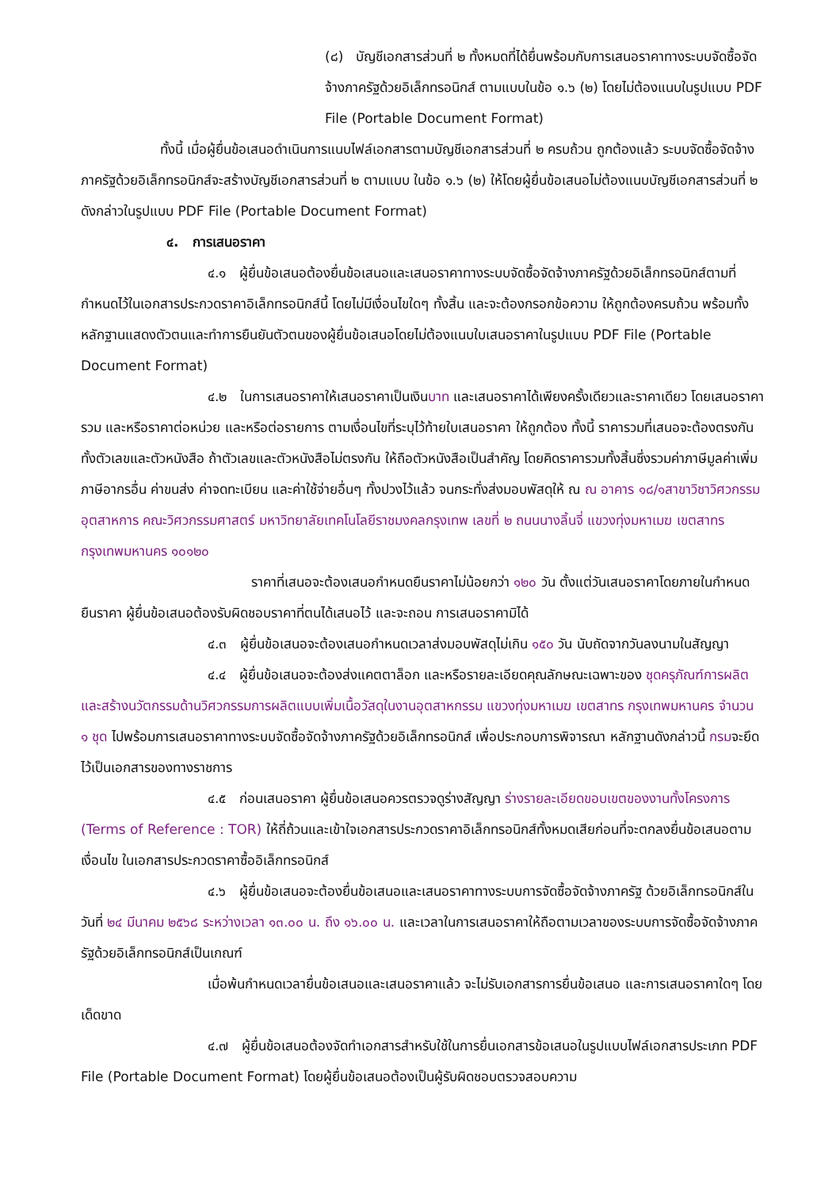(๘) บัญชีเอกสารส่วนที่ ๒ ทั้งหมดที่ได้ยื่นพร้อมกับการเสนอราคาทางระบบจัดซื้อจัดจ้างภาครัฐด้วยอิเล็กทรอนิกส์ ตามแบบในข้อ ๑.๖ (๒) โดยไม่ต้องแนบในรูปแบบ PDF File (Portable Document Format)
ทั้งนี้ เมื่อผู้ยื่นข้อเสนอดำเนินการแนบไฟล์เอกสารตามบัญชีเอกสารส่วนที่ ๒ ครบถ้วน ถูกต้องแล้ว ระบบจัดซื้อจัดจ้างภาครัฐด้วยอิเล็กทรอนิกส์จะสร้างบัญชีเอกสารส่วนที่ ๒ ตามแบบ ในข้อ ๑.๖ (๒) ให้โดยผู้ยื่นข้อเสนอไม่ต้องแนบบัญชีเอกสารส่วนที่ ๒ ดังกล่าวในรูปแบบ PDF File (Portable Document Format)
๔. การเสนอราคา
๔.๑ ผู้ยื่นข้อเสนอต้องยื่นข้อเสนอและเสนอราคาทางระบบจัดซื้อจัดจ้างภาครัฐด้วยอิเล็กทรอนิกส์ตามที่กำหนดไว้ในเอกสารประกวดราคาอิเล็กทรอนิกส์นี้ โดยไม่มีเงื่อนไขใดๆ ทั้งสิ้น และจะต้องกรอกข้อความ ให้ถูกต้องครบถ้วน พร้อมทั้งหลักฐานแสดงตัวตนและทำการยืนยันตัวตนของผู้ยื่นข้อเสนอโดยไม่ต้องแนบใบเสนอราคาในรูปแบบ PDF File (Portable Document Format)
๔.๒ ในการเสนอราคาให้เสนอราคาเป็นเงินบาท และเสนอราคาได้เพียงครั้งเดียวและราคาเดียว โดยเสนอราคารวม และหรือราคาต่อหน่วย และหรือต่อรายการ ตามเงื่อนไขที่ระบุไว้ท้ายใบเสนอราคา ให้ถูกต้อง ทั้งนี้ ราคารวมที่เสนอจะต้องตรงกันทั้งตัวเลขและตัวหนังสือ ถ้าตัวเลขและตัวหนังสือไม่ตรงกัน ให้ถือตัวหนังสือเป็นสำคัญ โดยคิดราคารวมทั้งสิ้นซึ่งรวมค่าภาษีมูลค่าเพิ่ม ภาษีอากรอื่น ค่าขนส่ง ค่าจดทะเบียน และค่าใช้จ่ายอื่นๆ ทั้งปวงไว้แล้ว จนกระทั่งส่งมอบพัสดุให้ ณ ณ อาคาร ๑๘/๑สาขาวิชาวิศวกรรมอุตสาหการ คณะวิศวกรรมศาสตร์ มหาวิทยาลัยเทคโนโลยีราชมงคลกรุงเทพ เลขที่ ๒ ถนนนางลิ้นจี่ แขวงทุ่งมหาเมฆ เขตสาทร กรุงเทพมหานคร ๑๐๑๒๐
ราคาที่เสนอจะต้องเสนอกำหนดยืนราคาไม่น้อยกว่า ๑๒๐ วัน ตั้งแต่วันเสนอราคาโดยภายในกำหนดยืนราคา ผู้ยื่นข้อเสนอต้องรับผิดชอบราคาที่ตนได้เสนอไว้ และจะถอน การเสนอราคามิได้
๔.๓ ผู้ยื่นข้อเสนอจะต้องเสนอกำหนดเวลาส่งมอบพัสดุไม่เกิน ๑๕๐ วัน นับถัดจากวันลงนามในสัญญา
๔.๔ ผู้ยื่นข้อเสนอจะต้องส่งแคตตาล็อก และหรือรายละเอียดคุณลักษณะเฉพาะของ ชุดครุภัณฑ์การผลิตและสร้างนวัตกรรมด้านวิศวกรรมการผลิตแบบเพิ่มเนื้อวัสดุในงานอุตสาหกรรม แขวงทุ่งมหาเมฆ เขตสาทร กรุงเทพมหานคร จำนวน ๑ ชุด ไปพร้อมการเสนอราคาทางระบบจัดซื้อจัดจ้างภาครัฐด้วยอิเล็กทรอนิกส์ เพื่อประกอบการพิจารณา หลักฐานดังกล่าวนี้ กรมจะยึดไว้เป็นเอกสารของทางราชการ
๔.๕ ก่อนเสนอราคา ผู้ยื่นข้อเสนอควรตรวจดูร่างสัญญา ร่างรายละเอียดขอบเขตของงานทั้งโครงการ (Terms of Reference : TOR) ให้ถี่ถ้วนและเข้าใจเอกสารประกวดราคาอิเล็กทรอนิกส์ทั้งหมดเสียก่อนที่จะตกลงยื่นข้อเสนอตามเงื่อนไข ในเอกสารประกวดราคาซื้ออิเล็กทรอนิกส์
๔.๖ ผู้ยื่นข้อเสนอจะต้องยื่นข้อเสนอและเสนอราคาทางระบบการจัดซื้อจัดจ้างภาครัฐ ด้วยอิเล็กทรอนิกส์ในวันที่ ๒๔ มีนาคม ๒๕๖๘ ระหว่างเวลา ๑๓.๐๐ น. ถึง ๑๖.๐๐ น. และเวลาในการเสนอราคาให้ถือตามเวลาของระบบการจัดซื้อจัดจ้างภาครัฐด้วยอิเล็กทรอนิกส์เป็นเกณฑ์
เมื่อพ้นกำหนดเวลายื่นข้อเสนอและเสนอราคาแล้ว จะไม่รับเอกสารการยื่นข้อเสนอ และการเสนอราคาใดๆ โดยเด็ดขาด
๔.๗ ผู้ยื่นข้อเสนอต้องจัดทำเอกสารสำหรับใช้ในการยื่นเอกสารข้อเสนอในรูปแบบไฟล์เอกสารประเภท PDF File (Portable Document Format) โดยผู้ยื่นข้อเสนอต้องเป็นผู้รับผิดชอบตรวจสอบความ